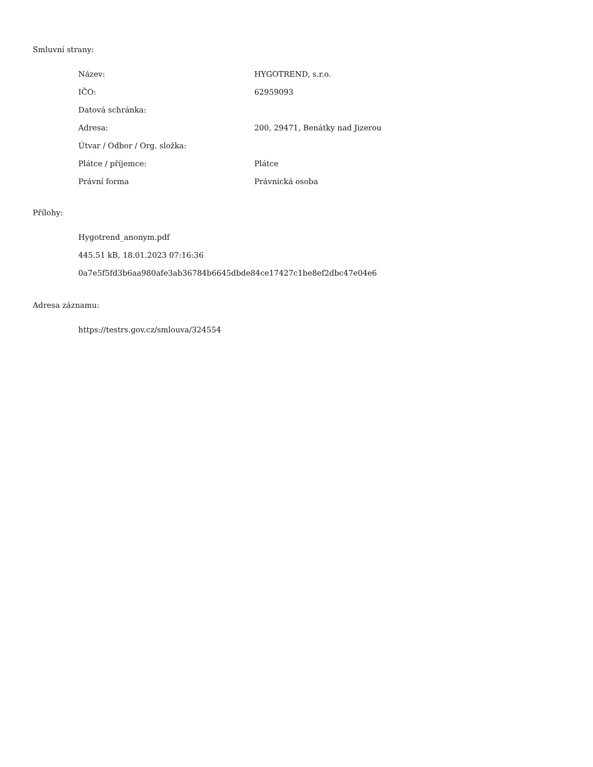Smluvní strany:
| Název: | HYGOTREND, s.r.o. |
| IČO: | 62959093 |
| Datová schránka: | |
| Adresa: | 200, 29471, Benátky nad Jizerou |
| Útvar / Odbor / Org. složka: | |
| Plátce / příjemce: | Plátce |
| Právní forma | Právnická osoba |
Přílohy:
Hygotrend_anonym.pdf
445.51 kB, 18.01.2023 07:16:36
0a7e5f5fd3b6aa980afe3ab36784b6645dbde84ce17427c1be8ef2dbc47e04e6
Adresa záznamu:
https://testrs.gov.cz/smlouva/324554